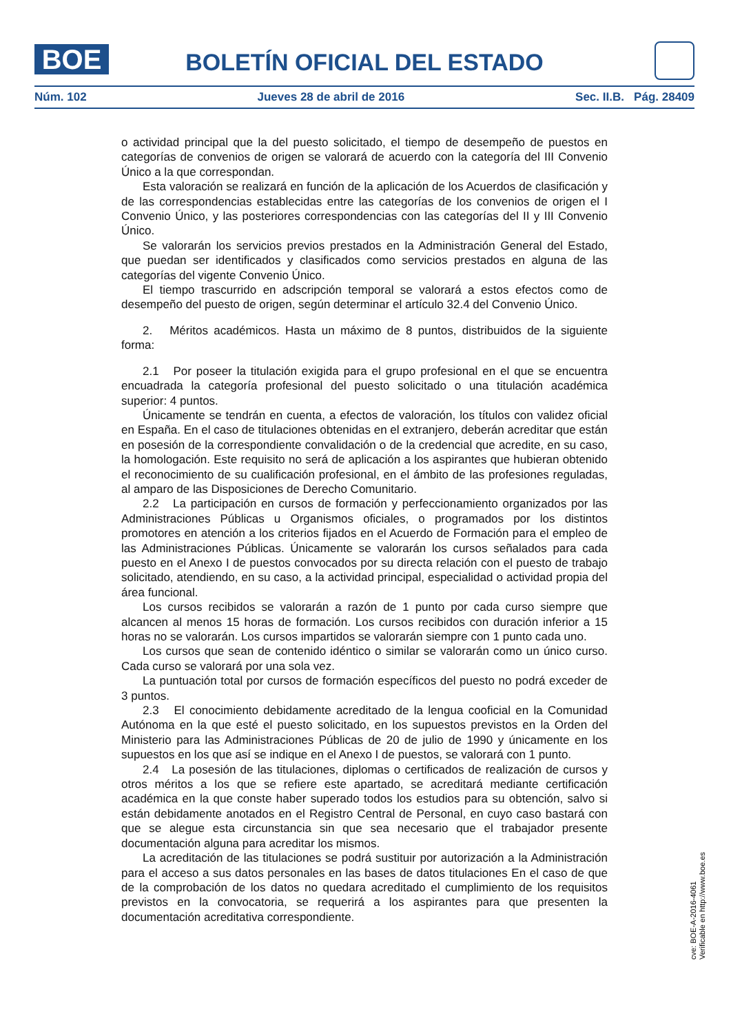BOE
BOLETÍN OFICIAL DEL ESTADO
Núm. 102 Jueves 28 de abril de 2016 Sec. II.B. Pág. 28409
o actividad principal que la del puesto solicitado, el tiempo de desempeño de puestos en categorías de convenios de origen se valorará de acuerdo con la categoría del III Convenio Único a la que correspondan.
Esta valoración se realizará en función de la aplicación de los Acuerdos de clasificación y de las correspondencias establecidas entre las categorías de los convenios de origen el I Convenio Único, y las posteriores correspondencias con las categorías del II y III Convenio Único.
Se valorarán los servicios previos prestados en la Administración General del Estado, que puedan ser identificados y clasificados como servicios prestados en alguna de las categorías del vigente Convenio Único.
El tiempo trascurrido en adscripción temporal se valorará a estos efectos como de desempeño del puesto de origen, según determinar el artículo 32.4 del Convenio Único.
2. Méritos académicos. Hasta un máximo de 8 puntos, distribuidos de la siguiente forma:
2.1 Por poseer la titulación exigida para el grupo profesional en el que se encuentra encuadrada la categoría profesional del puesto solicitado o una titulación académica superior: 4 puntos.
Únicamente se tendrán en cuenta, a efectos de valoración, los títulos con validez oficial en España. En el caso de titulaciones obtenidas en el extranjero, deberán acreditar que están en posesión de la correspondiente convalidación o de la credencial que acredite, en su caso, la homologación. Este requisito no será de aplicación a los aspirantes que hubieran obtenido el reconocimiento de su cualificación profesional, en el ámbito de las profesiones reguladas, al amparo de las Disposiciones de Derecho Comunitario.
2.2 La participación en cursos de formación y perfeccionamiento organizados por las Administraciones Públicas u Organismos oficiales, o programados por los distintos promotores en atención a los criterios fijados en el Acuerdo de Formación para el empleo de las Administraciones Públicas. Únicamente se valorarán los cursos señalados para cada puesto en el Anexo I de puestos convocados por su directa relación con el puesto de trabajo solicitado, atendiendo, en su caso, a la actividad principal, especialidad o actividad propia del área funcional.
Los cursos recibidos se valorarán a razón de 1 punto por cada curso siempre que alcancen al menos 15 horas de formación. Los cursos recibidos con duración inferior a 15 horas no se valorarán. Los cursos impartidos se valorarán siempre con 1 punto cada uno.
Los cursos que sean de contenido idéntico o similar se valorarán como un único curso. Cada curso se valorará por una sola vez.
La puntuación total por cursos de formación específicos del puesto no podrá exceder de 3 puntos.
2.3 El conocimiento debidamente acreditado de la lengua cooficial en la Comunidad Autónoma en la que esté el puesto solicitado, en los supuestos previstos en la Orden del Ministerio para las Administraciones Públicas de 20 de julio de 1990 y únicamente en los supuestos en los que así se indique en el Anexo I de puestos, se valorará con 1 punto.
2.4 La posesión de las titulaciones, diplomas o certificados de realización de cursos y otros méritos a los que se refiere este apartado, se acreditará mediante certificación académica en la que conste haber superado todos los estudios para su obtención, salvo si están debidamente anotados en el Registro Central de Personal, en cuyo caso bastará con que se alegue esta circunstancia sin que sea necesario que el trabajador presente documentación alguna para acreditar los mismos.
La acreditación de las titulaciones se podrá sustituir por autorización a la Administración para el acceso a sus datos personales en las bases de datos titulaciones En el caso de que de la comprobación de los datos no quedara acreditado el cumplimiento de los requisitos previstos en la convocatoria, se requerirá a los aspirantes para que presenten la documentación acreditativa correspondiente.
cve: BOE-A-2016-4061
Verificable en http://www.boe.es